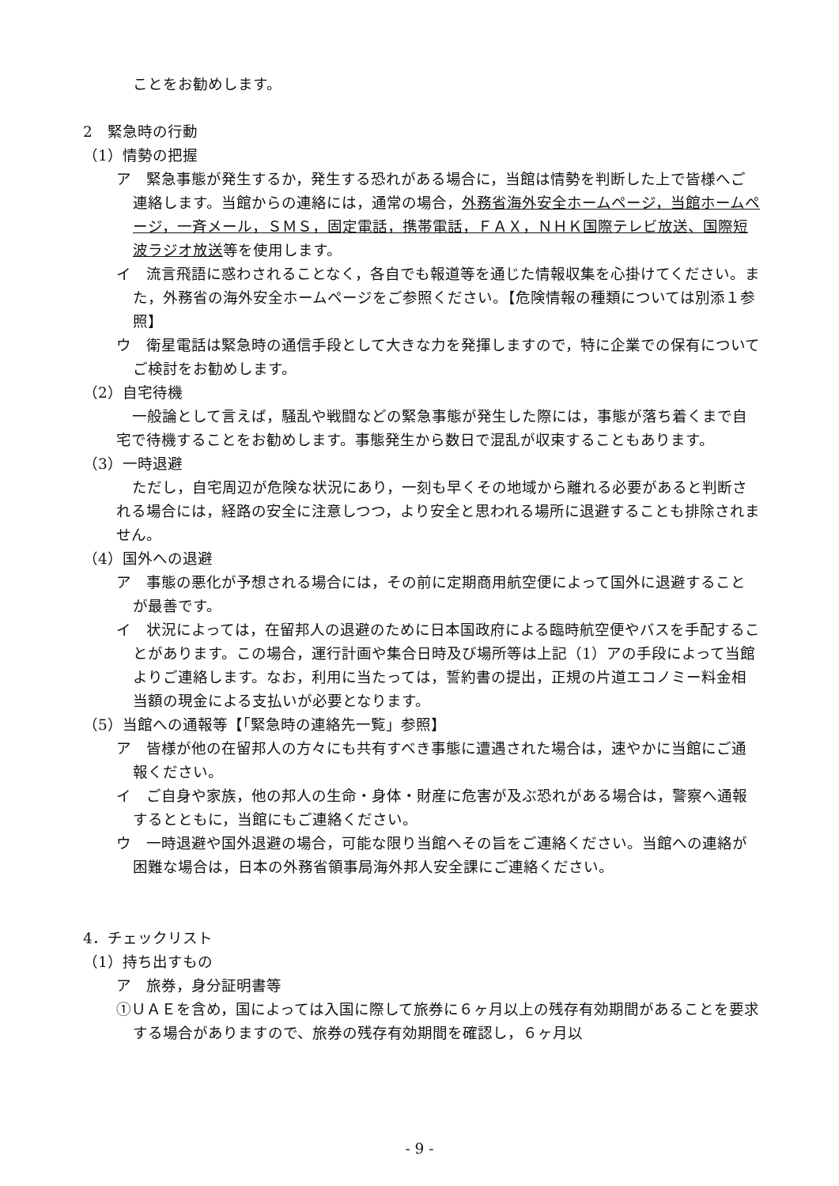ことをお勧めします。
2　緊急時の行動
（1）情勢の把握
ア　緊急事態が発生するか，発生する恐れがある場合に，当館は情勢を判断した上で皆様へご連絡します。当館からの連絡には，通常の場合，外務省海外安全ホームページ，当館ホームページ，一斉メール，ＳＭＳ，固定電話，携帯電話，ＦＡＸ，ＮＨＫ国際テレビ放送、国際短波ラジオ放送等を使用します。
イ　流言飛語に惑わされることなく，各自でも報道等を通じた情報収集を心掛けてください。また，外務省の海外安全ホームページをご参照ください。【危険情報の種類については別添１参照】
ウ　衛星電話は緊急時の通信手段として大きな力を発揮しますので，特に企業での保有についてご検討をお勧めします。
（2）自宅待機
一般論として言えば，騒乱や戦闘などの緊急事態が発生した際には，事態が落ち着くまで自宅で待機することをお勧めします。事態発生から数日で混乱が収束することもあります。
（3）一時退避
ただし，自宅周辺が危険な状況にあり，一刻も早くその地域から離れる必要があると判断される場合には，経路の安全に注意しつつ，より安全と思われる場所に退避することも排除されません。
（4）国外への退避
ア　事態の悪化が予想される場合には，その前に定期商用航空便によって国外に退避することが最善です。
イ　状況によっては，在留邦人の退避のために日本国政府による臨時航空便やバスを手配することがあります。この場合，運行計画や集合日時及び場所等は上記（1）アの手段によって当館よりご連絡します。なお，利用に当たっては，誓約書の提出，正規の片道エコノミー料金相当額の現金による支払いが必要となります。
（5）当館への通報等【「緊急時の連絡先一覧」参照】
ア　皆様が他の在留邦人の方々にも共有すべき事態に遭遇された場合は，速やかに当館にご通報ください。
イ　ご自身や家族，他の邦人の生命・身体・財産に危害が及ぶ恐れがある場合は，警察へ通報するとともに，当館にもご連絡ください。
ウ　一時退避や国外退避の場合，可能な限り当館へその旨をご連絡ください。当館への連絡が困難な場合は，日本の外務省領事局海外邦人安全課にご連絡ください。
4．チェックリスト
（1）持ち出すもの
ア　旅券，身分証明書等
①ＵＡＥを含め，国によっては入国に際して旅券に６ヶ月以上の残存有効期間があることを要求する場合がありますので、旅券の残存有効期間を確認し，６ヶ月以
- 9 -